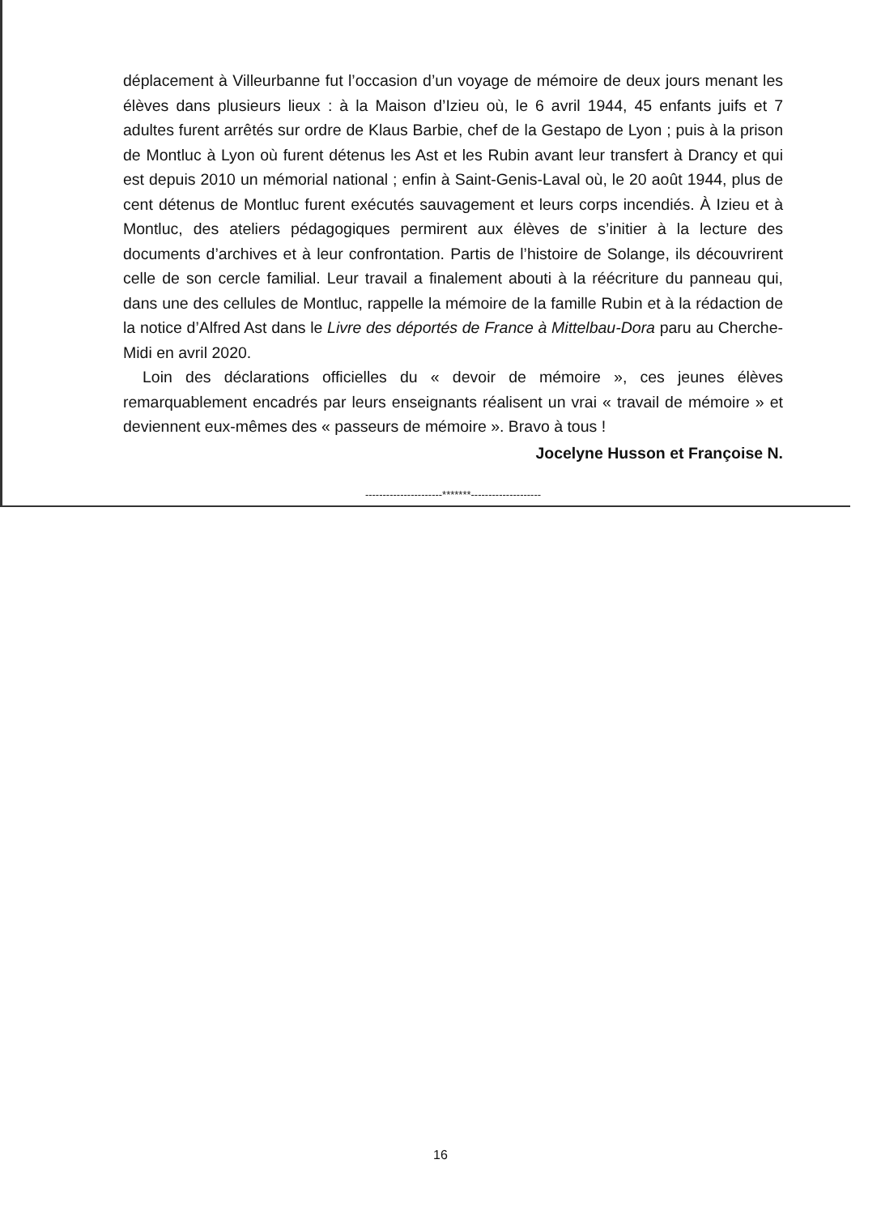déplacement à Villeurbanne fut l’occasion d’un voyage de mémoire de deux jours menant les élèves dans plusieurs lieux : à la Maison d’Izieu où, le 6 avril 1944, 45 enfants juifs et 7 adultes furent arrêtés sur ordre de Klaus Barbie, chef de la Gestapo de Lyon ; puis à la prison de Montluc à Lyon où furent détenus les Ast et les Rubin avant leur transfert à Drancy et qui est depuis 2010 un mémorial national ; enfin à Saint-Genis-Laval où, le 20 août 1944, plus de cent détenus de Montluc furent exécutés sauvagement et leurs corps incendiés. À Izieu et à Montluc, des ateliers pédagogiques permirent aux élèves de s’initier à la lecture des documents d’archives et à leur confrontation. Partis de l’histoire de Solange, ils découvrirent celle de son cercle familial. Leur travail a finalement abouti à la réécriture du panneau qui, dans une des cellules de Montluc, rappelle la mémoire de la famille Rubin et à la rédaction de la notice d’Alfred Ast dans le Livre des déportés de France à Mittelbau-Dora paru au Cherche-Midi en avril 2020.
Loin des déclarations officielles du « devoir de mémoire », ces jeunes élèves remarquablement encadrés par leurs enseignants réalisent un vrai « travail de mémoire » et deviennent eux-mêmes des « passeurs de mémoire ». Bravo à tous !
Jocelyne Husson et Françoise N.
----------------------*******--------------------
16